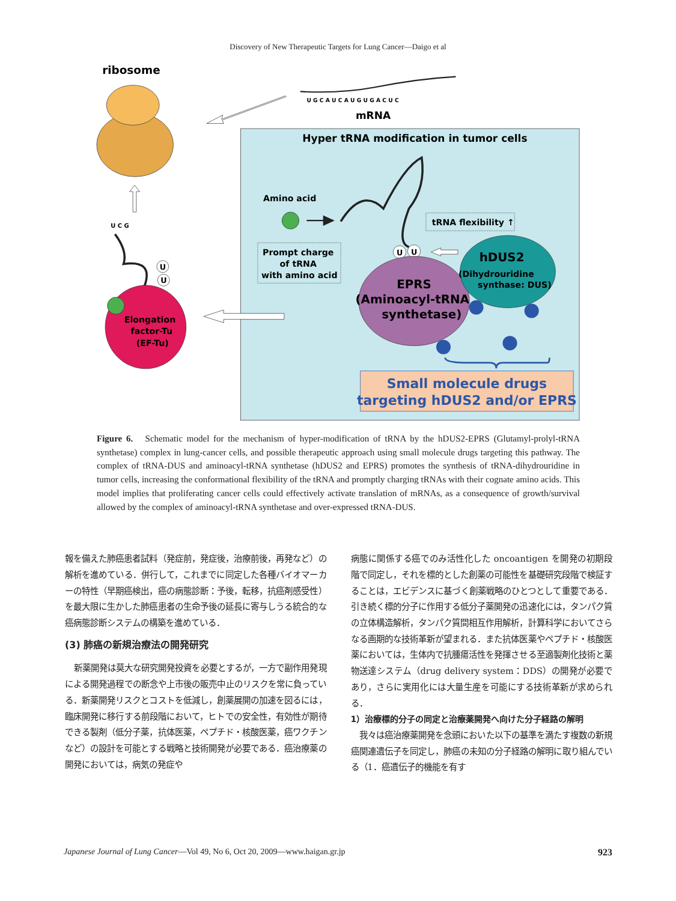Discovery of New Therapeutic Targets for Lung Cancer—Daigo et al
ribosome
U G C A U C A U G U G A C U C
mRNA
Hyper tRNA modification in tumor cells
Amino acid
tRNA flexibility ↑
Prompt charge
of tRNA
with amino acid
U
U
EPRS
(Aminoacyl-tRNA
synthetase)
hDUS2
(Dihydrouridine
synthase: DUS)
Small molecule drugs
targeting hDUS2 and/or EPRS
U C G
U
U
Elongation
factor-Tu
(EF-Tu)
Figure 6. Schematic model for the mechanism of hyper-modification of tRNA by the hDUS2-EPRS (Glutamyl-prolyl-tRNA synthetase) complex in lung-cancer cells, and possible therapeutic approach using small molecule drugs targeting this pathway. The complex of tRNA-DUS and aminoacyl-tRNA synthetase (hDUS2 and EPRS) promotes the synthesis of tRNA-dihydrouridine in tumor cells, increasing the conformational flexibility of the tRNA and promptly charging tRNAs with their cognate amino acids. This model implies that proliferating cancer cells could effectively activate translation of mRNAs, as a consequence of growth/survival allowed by the complex of aminoacyl-tRNA synthetase and over-expressed tRNA-DUS.
報を備えた肺癌患者試料（発症前，発症後，治療前後，再発など）の解析を進めている．併行して，これまでに同定した各種バイオマーカーの特性（早期癌検出，癌の病態診断：予後，転移，抗癌剤感受性）を最大限に生かした肺癌患者の生命予後の延長に寄与しうる統合的な癌病態診断システムの構築を進めている．
(3) 肺癌の新規治療法の開発研究
新薬開発は莫大な研究開発投資を必要とするが，一方で副作用発現による開発過程での断念や上市後の販売中止のリスクを常に負っている．新薬開発リスクとコストを低減し，創薬展開の加速を図るには，臨床開発に移行する前段階において，ヒトでの安全性，有効性が期待できる製剤（低分子薬，抗体医薬，ペプチド・核酸医薬，癌ワクチンなど）の設計を可能とする戦略と技術開発が必要である．癌治療薬の開発においては，病気の発症や
病態に関係する癌でのみ活性化した oncoantigen を開発の初期段階で同定し，それを標的とした創薬の可能性を基礎研究段階で検証することは，エビデンスに基づく創薬戦略のひとつとして重要である．引き続く標的分子に作用する低分子薬開発の迅速化には，タンパク質の立体構造解析，タンパク質間相互作用解析，計算科学においてさらなる画期的な技術革新が望まれる．また抗体医薬やペプチド・核酸医薬においては，生体内で抗腫瘍活性を発揮させる至適製剤化技術と薬物送達システム（drug delivery system：DDS）の開発が必要であり，さらに実用化には大量生産を可能にする技術革新が求められる．
1）治療標的分子の同定と治療薬開発へ向けた分子経路の解明
我々は癌治療薬開発を念頭においた以下の基準を満たす複数の新規癌関連遺伝子を同定し，肺癌の未知の分子経路の解明に取り組んでいる（1．癌遺伝子的機能を有す
Japanese Journal of Lung Cancer—Vol 49, No 6, Oct 20, 2009—www.haigan.gr.jp 923